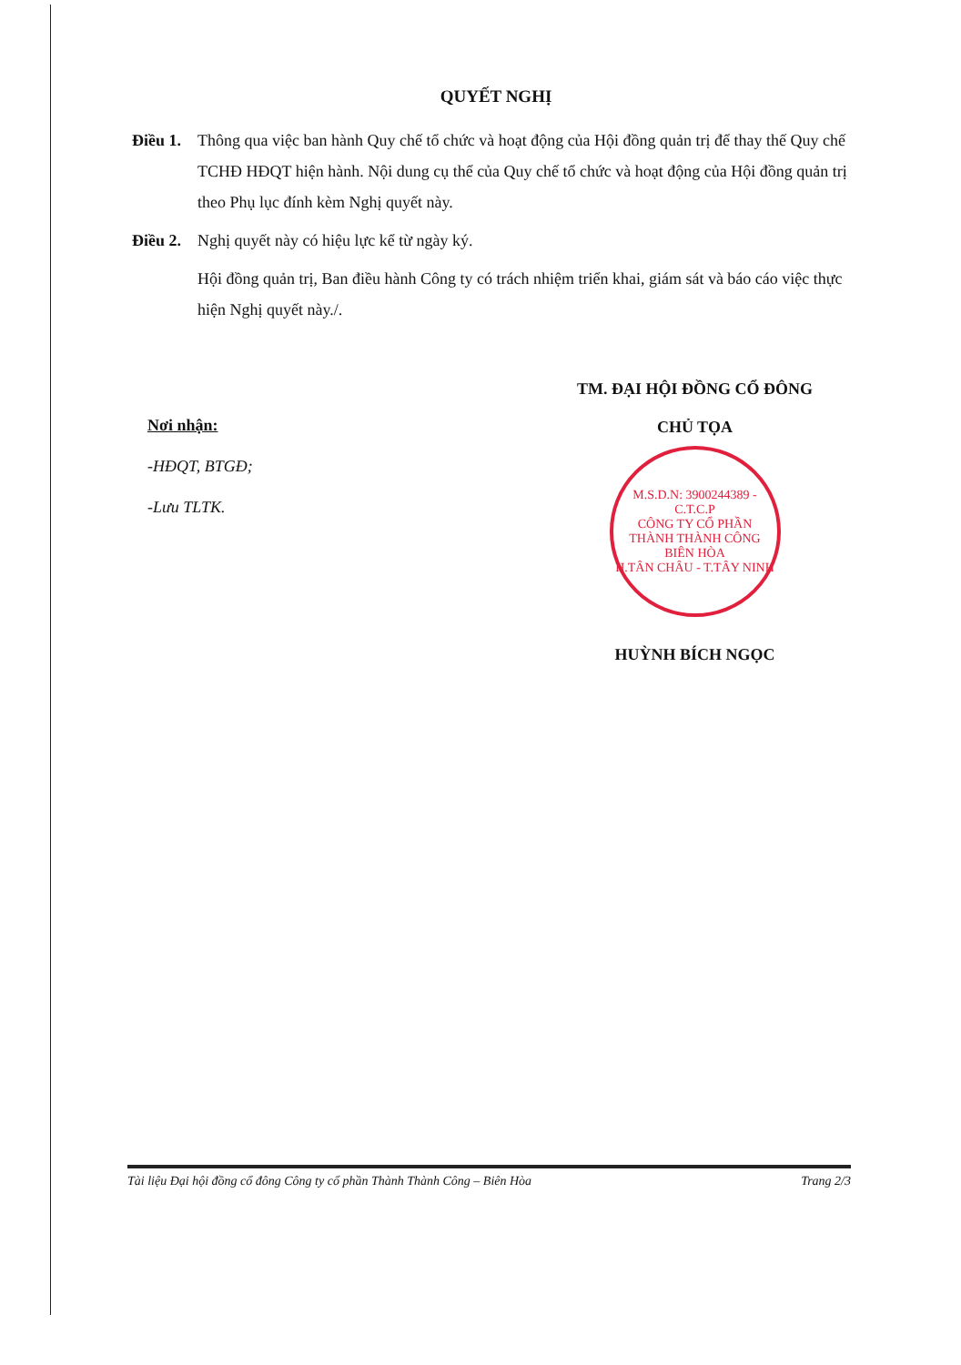QUYẾT NGHỊ
Điều 1.
Thông qua việc ban hành Quy chế tổ chức và hoạt động của Hội đồng quản trị để thay thế Quy chế TCHĐ HĐQT hiện hành. Nội dung cụ thể của Quy chế tổ chức và hoạt động của Hội đồng quản trị theo Phụ lục đính kèm Nghị quyết này.
Điều 2.
Nghị quyết này có hiệu lực kể từ ngày ký.
Hội đồng quản trị, Ban điều hành Công ty có trách nhiệm triển khai, giám sát và báo cáo việc thực hiện Nghị quyết này./.
Nơi nhận:
-HĐQT, BTGĐ;
-Lưu TLTK.
TM. ĐẠI HỘI ĐỒNG CỔ ĐÔNG
CHỦ TỌA
M.S.D.N: 3900244389 - C.T.C.P
CÔNG TY CỔ PHẦN
THÀNH THÀNH CÔNG
BIÊN HÒA
H.TÂN CHÂU - T.TÂY NINH
HUỲNH BÍCH NGỌC
Tài liệu Đại hội đồng cổ đông Công ty cổ phần Thành Thành Công – Biên Hòa Trang 2/3